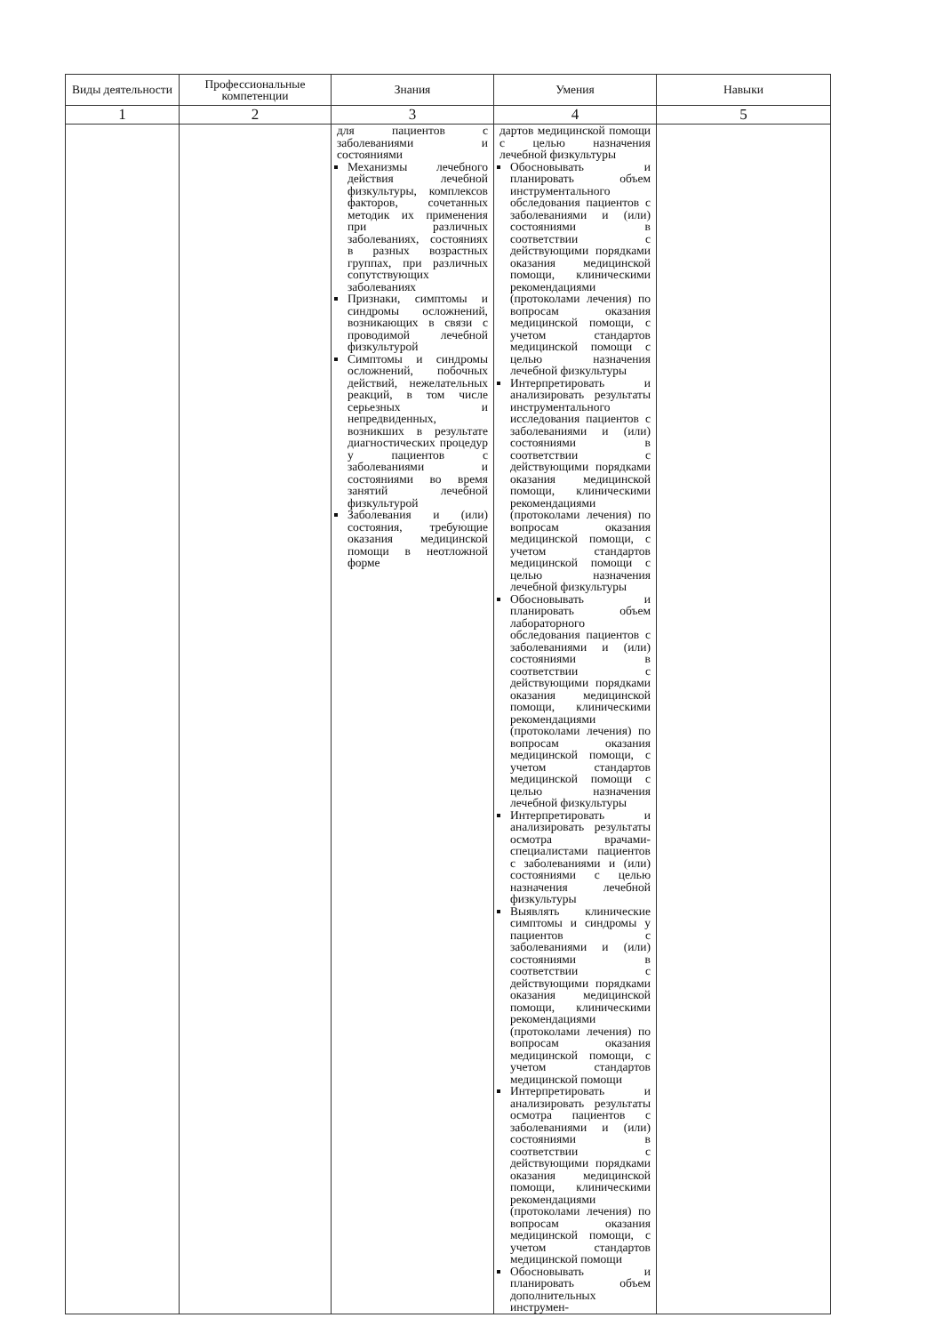| Виды деятельности | Профессиональные компетенции | Знания | Умения | Навыки |
| --- | --- | --- | --- | --- |
| 1 | 2 | 3 | 4 | 5 |
| | | для пациентов с заболеваниями и состояниями Механизмы лечебного действия лечебной физкультуры, комплексов факторов, сочетанных методик их применения при различных заболеваниях, состояниях в разных возрастных группах, при различных сопутствующих заболеваниях Признаки, симптомы и синдромы осложнений, возникающих в связи с проводимой лечебной физкультурой Симптомы и синдромы осложнений, побочных действий, нежелательных реакций, в том числе серьезных и непредвиденных, возникших в результате диагностических процедур у пациентов с заболеваниями и состояниями во время занятий лечебной физкультурой Заболевания и (или) состояния, требующие оказания медицинской помощи в неотложной форме | дартов медицинской помощи с целью назначения лечебной физкультуры Обосновывать и планировать объем инструментального обследования пациентов с заболеваниями и (или) состояниями в соответствии с действующими порядками оказания медицинской помощи, клиническими рекомендациями (протоколами лечения) по вопросам оказания медицинской помощи, с учетом стандартов медицинской помощи с целью назначения лечебной физкультуры Интерпретировать и анализировать результаты инструментального исследования пациентов с заболеваниями и (или) состояниями в соответствии с действующими порядками оказания медицинской помощи, клиническими рекомендациями (протоколами лечения) по вопросам оказания медицинской помощи, с учетом стандартов медицинской помощи с целью назначения лечебной физкультуры Обосновывать и планировать объем лабораторного обследования пациентов с заболеваниями и (или) состояниями в соответствии с действующими порядками оказания медицинской помощи, клиническими рекомендациями (протоколами лечения) по вопросам оказания медицинской помощи, с учетом стандартов медицинской помощи с целью назначения лечебной физкультуры Интерпретировать и анализировать результаты осмотра врачами-специалистами пациентов с заболеваниями и (или) состояниями с целью назначения лечебной физкультуры Выявлять клинические симптомы и синдромы у пациентов с заболеваниями и (или) состояниями в соответствии с действующими порядками оказания медицинской помощи, клиническими рекомендациями (протоколами лечения) по вопросам оказания медицинской помощи, с учетом стандартов медицинской помощи Интерпретировать и анализировать результаты осмотра пациентов с заболеваниями и (или) состояниями в соответствии с действующими порядками оказания медицинской помощи, клиническими рекомендациями (протоколами лечения) по вопросам оказания медицинской помощи, с учетом стандартов медицинской помощи Обосновывать и планировать объем дополнительных инструмен- | |